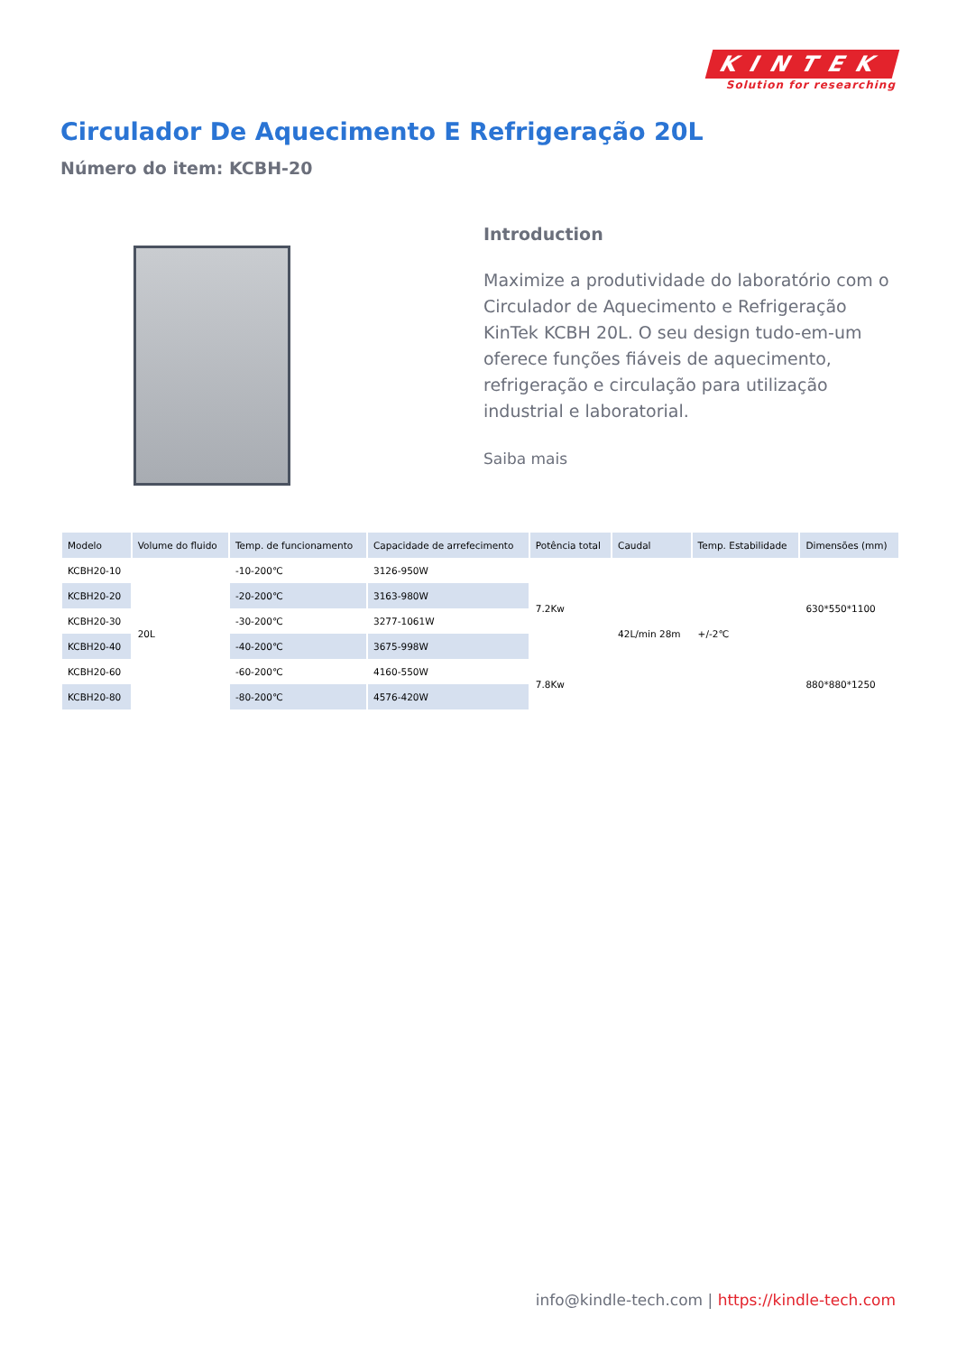KINTEK
Solution for researching
Circulador De Aquecimento E Refrigeração 20L
Número do item: KCBH-20
Introduction
Maximize a produtividade do laboratório com o Circulador de Aquecimento e Refrigeração KinTek KCBH 20L. O seu design tudo-em-um oferece funções fiáveis de aquecimento, refrigeração e circulação para utilização industrial e laboratorial.
Saiba mais
| Modelo | Volume do fluido | Temp. de funcionamento | Capacidade de arrefecimento | Potência total | Caudal | Temp. Estabilidade | Dimensões (mm) |
| --- | --- | --- | --- | --- | --- | --- | --- |
| KCBH20-10 | 20L | -10-200℃ | 3126-950W | 7.2Kw | 42L/min 28m | +/-2℃ | 630*550*1100 |
| KCBH20-20 | | -20-200℃ | 3163-980W | | | | |
| KCBH20-30 | | -30-200℃ | 3277-1061W | | | | |
| KCBH20-40 | | -40-200℃ | 3675-998W | | | | |
| KCBH20-60 | | -60-200℃ | 4160-550W | 7.8Kw | | | 880*880*1250 |
| KCBH20-80 | | -80-200℃ | 4576-420W | | | | |
info@kindle-tech.com | https://kindle-tech.com